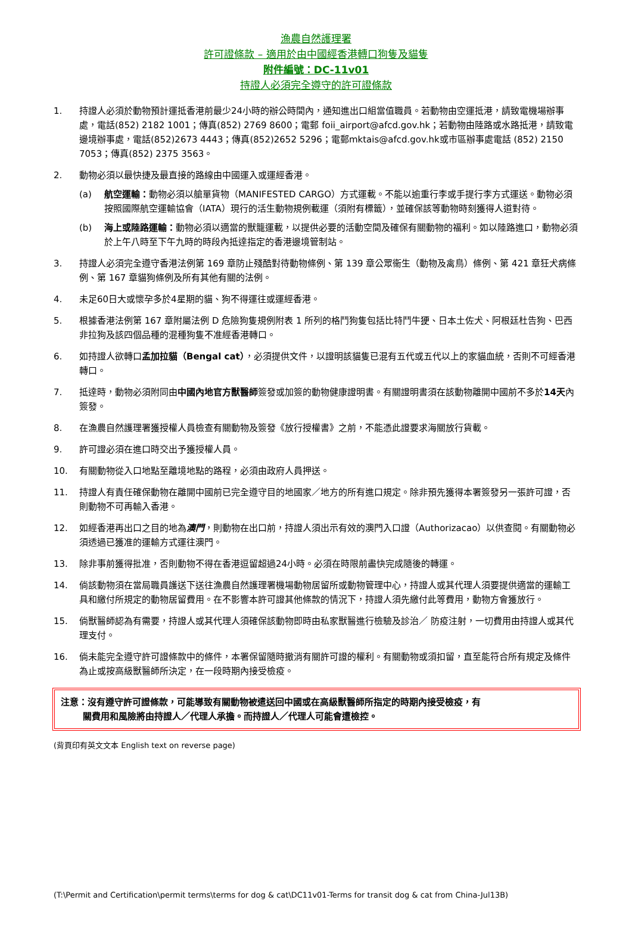漁農自然護理署
許可證條款 – 適用於由中國經香港轉口狗隻及貓隻
附件編號：DC-11v01
持證人必須完全遵守的許可證條款
1. 持證人必須於動物預計運抵香港前最少24小時的辦公時間內，通知進出口組當值職員。若動物由空運抵港，請致電機場辦事處，電話(852) 2182 1001；傳真(852) 2769 8600；電郵 foii_airport@afcd.gov.hk；若動物由陸路或水路抵港，請致電邊境辦事處，電話(852)2673 4443；傳真(852)2652 5296；電郵mktais@afcd.gov.hk或市區辦事處電話 (852) 2150 7053；傳真(852) 2375 3563。
2. 動物必須以最快捷及最直接的路線由中國運入或運經香港。
(a) 航空運輸：動物必須以艙單貨物（MANIFESTED CARGO）方式運載。不能以逾重行李或手提行李方式運送。動物必須按照國際航空運輸協會（IATA）現行的活生動物規例載運（須附有標籤），並確保該等動物時刻獲得人道對待。
(b) 海上或陸路運輸：動物必須以適當的獸籠運載，以提供必要的活動空間及確保有關動物的福利。如以陸路進口，動物必須於上午八時至下午九時的時段內抵達指定的香港邊境管制站。
3. 持證人必須完全遵守香港法例第 169 章防止殘酷對待動物條例、第 139 章公眾衞生（動物及禽鳥）條例、第 421 章狂犬病條例、第 167 章貓狗條例及所有其他有關的法例。
4. 未足60日大或懷孕多於4星期的貓、狗不得運往或運經香港。
5. 根據香港法例第 167 章附屬法例 D 危險狗隻規例附表 1 所列的格鬥狗隻包括比特鬥牛㹴、日本土佐犬、阿根廷杜告狗、巴西非拉狗及該四個品種的混種狗隻不准經香港轉口。
6. 如持證人欲轉口孟加拉貓（Bengal cat），必須提供文件，以證明該貓隻已混有五代或五代以上的家貓血統，否則不可經香港轉口。
7. 抵達時，動物必須附同由中國內地官方獸醫師簽發或加簽的動物健康證明書。有關證明書須在該動物離開中國前不多於14天內簽發。
8. 在漁農自然護理署獲授權人員檢查有關動物及簽發《放行授權書》之前，不能憑此證要求海關放行貨載。
9. 許可證必須在進口時交出予獲授權人員。
10. 有關動物從入口地點至離境地點的路程，必須由政府人員押送。
11. 持證人有責任確保動物在離開中國前已完全遵守目的地國家／地方的所有進口規定。除非預先獲得本署簽發另一張許可證，否則動物不可再輸入香港。
12. 如經香港再出口之目的地為澳門，則動物在出口前，持證人須出示有效的澳門入口證（Authorizacao）以供查閱。有關動物必須透過已獲准的運輸方式運往澳門。
13. 除非事前獲得批准，否則動物不得在香港逗留超過24小時。必須在時限前盡快完成隨後的轉運。
14. 倘該動物須在當局職員護送下送往漁農自然護理署機場動物居留所或動物管理中心，持證人或其代理人須要提供適當的運輸工具和繳付所規定的動物居留費用。在不影響本許可證其他條款的情況下，持證人須先繳付此等費用，動物方會獲放行。
15. 倘獸醫師認為有需要，持證人或其代理人須確保該動物即時由私家獸醫進行檢驗及診治／ 防疫注射，一切費用由持證人或其代理支付。
16. 倘未能完全遵守許可證條款中的條件，本署保留隨時撤消有關許可證的權利。有關動物或須扣留，直至能符合所有規定及條件為止或按高級獸醫師所決定，在一段時期內接受檢疫。
注意：沒有遵守許可證條款，可能導致有關動物被遣送回中國或在高級獸醫師所指定的時期內接受檢疫，有
關費用和風險將由持證人／代理人承擔。而持證人／代理人可能會遭檢控。
(背頁印有英文文本 English text on reverse page)
(T:\Permit and Certification\permit terms\terms for dog & cat\DC11v01-Terms for transit dog & cat from China-Jul13B)